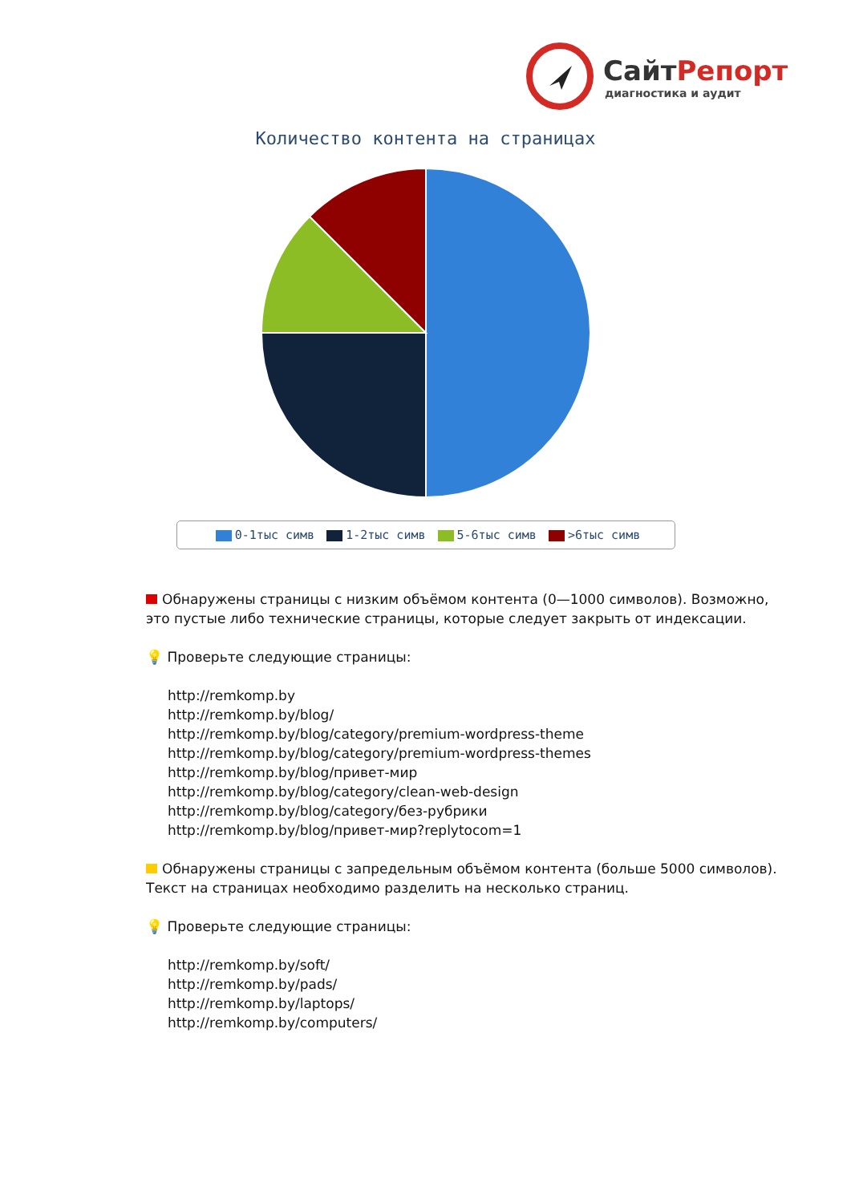СайтРепорт
диагностика и аудит
Количество контента на страницах
0-1тыс симв 1-2тыс симв 5-6тыс симв >6тыс симв
Обнаружены страницы с низким объёмом контента (0—1000 символов). Возможно, это пустые либо технические страницы, которые следует закрыть от индексации.
💡 Проверьте следующие страницы:
http://remkomp.by
http://remkomp.by/blog/
http://remkomp.by/blog/category/premium-wordpress-theme
http://remkomp.by/blog/category/premium-wordpress-themes
http://remkomp.by/blog/привет-мир
http://remkomp.by/blog/category/clean-web-design
http://remkomp.by/blog/category/без-рубрики
http://remkomp.by/blog/привет-мир?replytocom=1
Обнаружены страницы с запредельным объёмом контента (больше 5000 символов). Текст на страницах необходимо разделить на несколько страниц.
💡 Проверьте следующие страницы:
http://remkomp.by/soft/
http://remkomp.by/pads/
http://remkomp.by/laptops/
http://remkomp.by/computers/